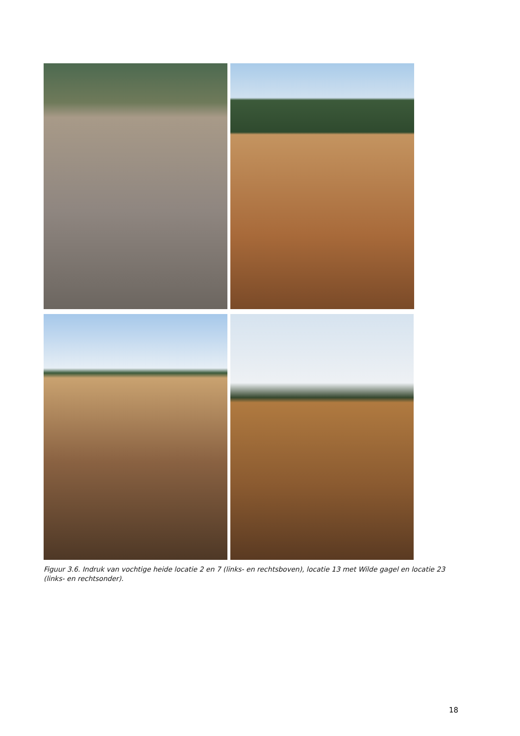Figuur 3.6. Indruk van vochtige heide locatie 2 en 7 (links- en rechtsboven), locatie 13 met Wilde gagel en locatie 23 (links- en rechtsonder).
18